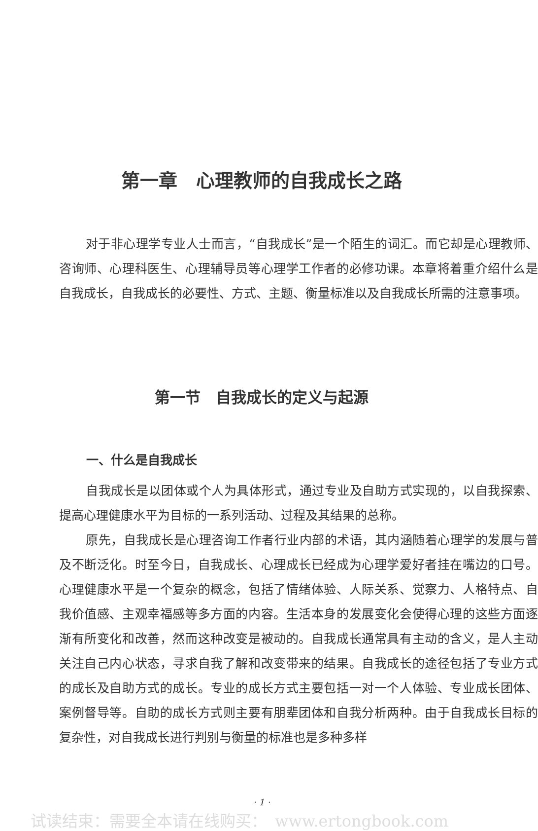第一章　心理教师的自我成长之路
对于非心理学专业人士而言，“自我成长”是一个陌生的词汇。而它却是心理教师、咨询师、心理科医生、心理辅导员等心理学工作者的必修功课。本章将着重介绍什么是自我成长，自我成长的必要性、方式、主题、衡量标准以及自我成长所需的注意事项。
第一节　自我成长的定义与起源
一、什么是自我成长
自我成长是以团体或个人为具体形式，通过专业及自助方式实现的，以自我探索、提高心理健康水平为目标的一系列活动、过程及其结果的总称。
原先，自我成长是心理咨询工作者行业内部的术语，其内涵随着心理学的发展与普及不断泛化。时至今日，自我成长、心理成长已经成为心理学爱好者挂在嘴边的口号。心理健康水平是一个复杂的概念，包括了情绪体验、人际关系、觉察力、人格特点、自我价值感、主观幸福感等多方面的内容。生活本身的发展变化会使得心理的这些方面逐渐有所变化和改善，然而这种改变是被动的。自我成长通常具有主动的含义，是人主动关注自己内心状态，寻求自我了解和改变带来的结果。自我成长的途径包括了专业方式的成长及自助方式的成长。专业的成长方式主要包括一对一个人体验、专业成长团体、案例督导等。自助的成长方式则主要有朋辈团体和自我分析两种。由于自我成长目标的复杂性，对自我成长进行判别与衡量的标准也是多种多样
· 1 ·
试读结束：需要全本请在线购买：　www.ertongbook.com